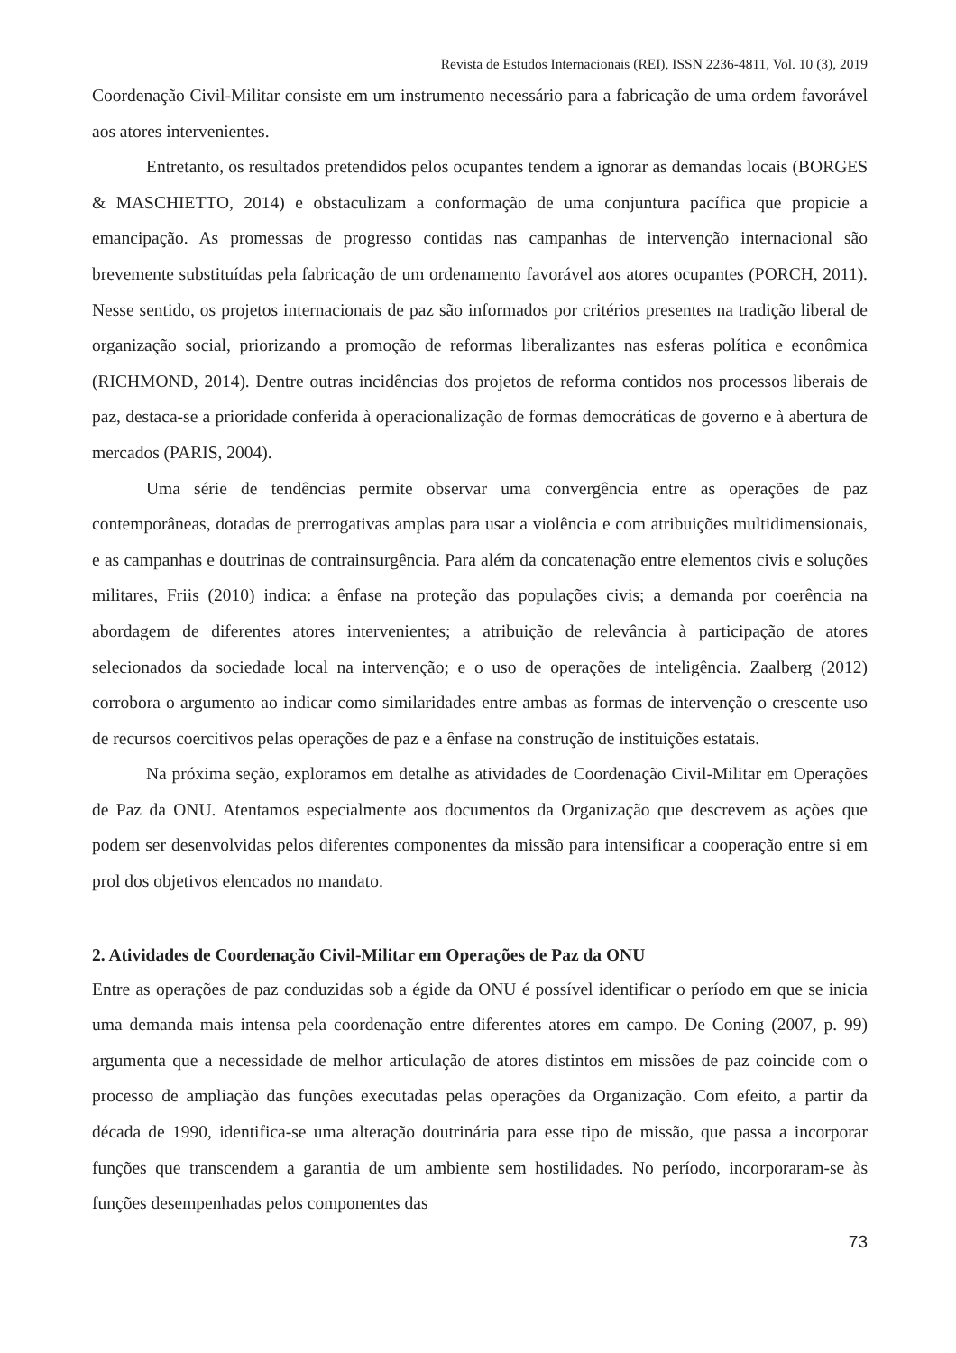Revista de Estudos Internacionais (REI), ISSN 2236-4811, Vol. 10 (3), 2019
Coordenação Civil-Militar consiste em um instrumento necessário para a fabricação de uma ordem favorável aos atores intervenientes.
Entretanto, os resultados pretendidos pelos ocupantes tendem a ignorar as demandas locais (BORGES & MASCHIETTO, 2014) e obstaculizam a conformação de uma conjuntura pacífica que propicie a emancipação. As promessas de progresso contidas nas campanhas de intervenção internacional são brevemente substituídas pela fabricação de um ordenamento favorável aos atores ocupantes (PORCH, 2011). Nesse sentido, os projetos internacionais de paz são informados por critérios presentes na tradição liberal de organização social, priorizando a promoção de reformas liberalizantes nas esferas política e econômica (RICHMOND, 2014). Dentre outras incidências dos projetos de reforma contidos nos processos liberais de paz, destaca-se a prioridade conferida à operacionalização de formas democráticas de governo e à abertura de mercados (PARIS, 2004).
Uma série de tendências permite observar uma convergência entre as operações de paz contemporâneas, dotadas de prerrogativas amplas para usar a violência e com atribuições multidimensionais, e as campanhas e doutrinas de contrainsurgência. Para além da concatenação entre elementos civis e soluções militares, Friis (2010) indica: a ênfase na proteção das populações civis; a demanda por coerência na abordagem de diferentes atores intervenientes; a atribuição de relevância à participação de atores selecionados da sociedade local na intervenção; e o uso de operações de inteligência. Zaalberg (2012) corrobora o argumento ao indicar como similaridades entre ambas as formas de intervenção o crescente uso de recursos coercitivos pelas operações de paz e a ênfase na construção de instituições estatais.
Na próxima seção, exploramos em detalhe as atividades de Coordenação Civil-Militar em Operações de Paz da ONU. Atentamos especialmente aos documentos da Organização que descrevem as ações que podem ser desenvolvidas pelos diferentes componentes da missão para intensificar a cooperação entre si em prol dos objetivos elencados no mandato.
2. Atividades de Coordenação Civil-Militar em Operações de Paz da ONU
Entre as operações de paz conduzidas sob a égide da ONU é possível identificar o período em que se inicia uma demanda mais intensa pela coordenação entre diferentes atores em campo. De Coning (2007, p. 99) argumenta que a necessidade de melhor articulação de atores distintos em missões de paz coincide com o processo de ampliação das funções executadas pelas operações da Organização. Com efeito, a partir da década de 1990, identifica-se uma alteração doutrinária para esse tipo de missão, que passa a incorporar funções que transcendem a garantia de um ambiente sem hostilidades. No período, incorporaram-se às funções desempenhadas pelos componentes das
73